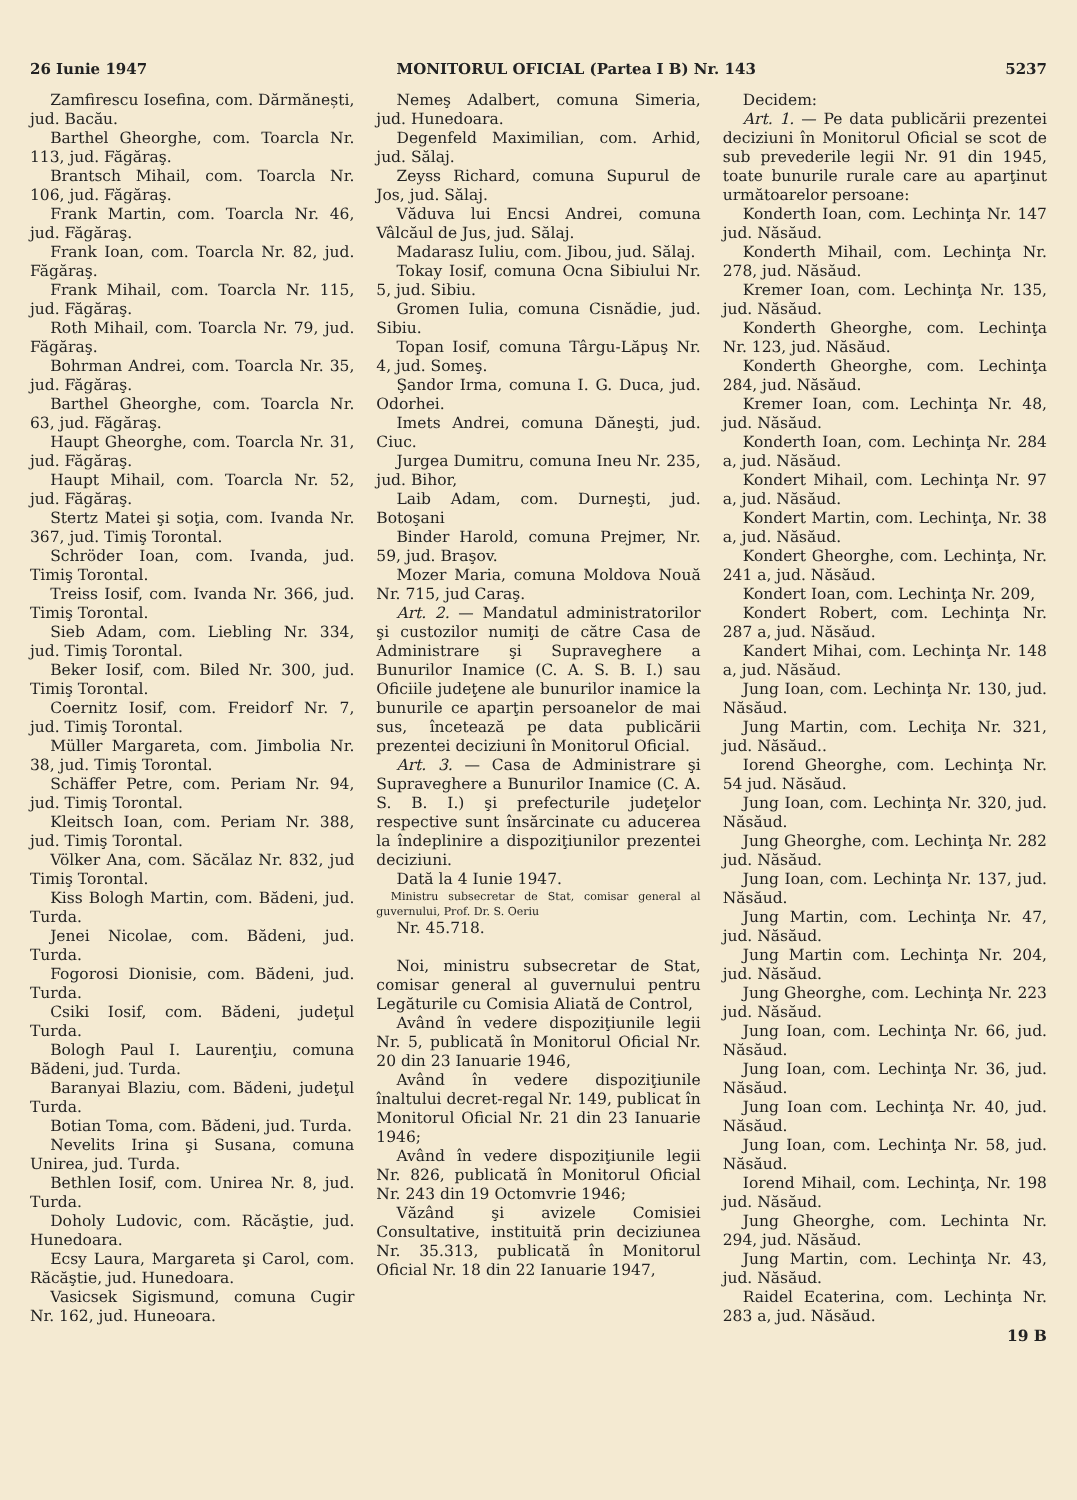26 Iunie 1947 MONITORUL OFICIAL (Partea I B) Nr. 143 5237
Zamfirescu Iosefina, com. Dărmănești, jud. Bacău.
Barthel Gheorghe, com. Toarcla Nr. 113, jud. Făgăraş.
Brantsch Mihail, com. Toarcla Nr. 106, jud. Făgăraş.
Frank Martin, com. Toarcla Nr. 46, jud. Făgăraş.
Frank Ioan, com. Toarcla Nr. 82, jud. Făgăraş.
Frank Mihail, com. Toarcla Nr. 115, jud. Făgăraş.
Roth Mihail, com. Toarcla Nr. 79, jud. Făgăraş.
Bohrman Andrei, com. Toarcla Nr. 35, jud. Făgăraş.
Barthel Gheorghe, com. Toarcla Nr. 63, jud. Făgăraş.
Haupt Gheorghe, com. Toarcla Nr. 31, jud. Făgăraş.
Haupt Mihail, com. Toarcla Nr. 52, jud. Făgăraş.
Stertz Matei şi soţia, com. Ivanda Nr. 367, jud. Timiş Torontal.
Schröder Ioan, com. Ivanda, jud. Timiş Torontal.
Treiss Iosif, com. Ivanda Nr. 366, jud. Timiş Torontal.
Sieb Adam, com. Liebling Nr. 334, jud. Timiş Torontal.
Beker Iosif, com. Biled Nr. 300, jud. Timiş Torontal.
Coernitz Iosif, com. Freidorf Nr. 7, jud. Timiş Torontal.
Müller Margareta, com. Jimbolia Nr. 38, jud. Timiş Torontal.
Schäffer Petre, com. Periam Nr. 94, jud. Timiş Torontal.
Kleitsch Ioan, com. Periam Nr. 388, jud. Timiş Torontal.
Völker Ana, com. Săcălaz Nr. 832, jud Timiş Torontal.
Kiss Bologh Martin, com. Bădeni, jud. Turda.
Jenei Nicolae, com. Bădeni, jud. Turda.
Fogorosi Dionisie, com. Bădeni, jud. Turda.
Csiki Iosif, com. Bădeni, judeţul Turda.
Bologh Paul I. Laurenţiu, comuna Bădeni, jud. Turda.
Baranyai Blaziu, com. Bădeni, judeţul Turda.
Botian Toma, com. Bădeni, jud. Turda.
Nevelits Irina şi Susana, comuna Unirea, jud. Turda.
Bethlen Iosif, com. Unirea Nr. 8, jud. Turda.
Doholy Ludovic, com. Răcăştie, jud. Hunedoara.
Ecsy Laura, Margareta şi Carol, com. Răcăştie, jud. Hunedoara.
Vasicsek Sigismund, comuna Cugir Nr. 162, jud. Huneoara.
Nemeş Adalbert, comuna Simeria, jud. Hunedoara.
Degenfeld Maximilian, com. Arhid, jud. Sălaj.
Zeyss Richard, comuna Supurul de Jos, jud. Sălaj.
Văduva lui Encsi Andrei, comuna Vâlcăul de Jus, jud. Sălaj.
Madarasz Iuliu, com. Jibou, jud. Sălaj.
Tokay Iosif, comuna Ocna Sibiului Nr. 5, jud. Sibiu.
Gromen Iulia, comuna Cisnădie, jud. Sibiu.
Topan Iosif, comuna Târgu-Lăpuş Nr. 4, jud. Someş.
Şandor Irma, comuna I. G. Duca, jud. Odorhei.
Imets Andrei, comuna Dăneşti, jud. Ciuc.
Jurgea Dumitru, comuna Ineu Nr. 235, jud. Bihor,
Laib Adam, com. Durneşti, jud. Botoşani
Binder Harold, comuna Prejmer, Nr. 59, jud. Braşov.
Mozer Maria, comuna Moldova Nouă Nr. 715, jud Caraş.
Art. 2. — Mandatul administratorilor şi custozilor numiţi de către Casa de Administrare şi Supraveghere a Bunurilor Inamice (C. A. S. B. I.) sau Oficiile judeţene ale bunurilor inamice la bunurile ce aparţin persoanelor de mai sus, încetează pe data publicării prezentei deciziuni în Monitorul Oficial.
Art. 3. — Casa de Administrare şi Supraveghere a Bunurilor Inamice (C. A. S. B. I.) şi prefecturile judeţelor respective sunt însărcinate cu aducerea la îndeplinire a dispoziţiunilor prezentei deciziuni.
Dată la 4 Iunie 1947.
Ministru subsecretar de Stat, comisar general al guvernului, Prof. Dr. S. Oeriu
Nr. 45.718.
Noi, ministru subsecretar de Stat, comisar general al guvernului pentru Legăturile cu Comisia Aliată de Control,
Având în vedere dispoziţiunile legii Nr. 5, publicată în Monitorul Oficial Nr. 20 din 23 Ianuarie 1946,
Având în vedere dispoziţiunile înaltului decret-regal Nr. 149, publicat în Monitorul Oficial Nr. 21 din 23 Ianuarie 1946;
Având în vedere dispoziţiunile legii Nr. 826, publicată în Monitorul Oficial Nr. 243 din 19 Octomvrie 1946;
Văzând şi avizele Comisiei Consultative, instituită prin deciziunea Nr. 35.313, publicată în Monitorul Oficial Nr. 18 din 22 Ianuarie 1947,
Decidem:
Art. 1. — Pe data publicării prezentei deciziuni în Monitorul Oficial se scot de sub prevederile legii Nr. 91 din 1945, toate bunurile rurale care au aparţinut următoarelor persoane:
Konderth Ioan, com. Lechinţa Nr. 147 jud. Năsăud.
Konderth Mihail, com. Lechinţa Nr. 278, jud. Năsăud.
Kremer Ioan, com. Lechinţa Nr. 135, jud. Năsăud.
Konderth Gheorghe, com. Lechinţa Nr. 123, jud. Năsăud.
Konderth Gheorghe, com. Lechinţa 284, jud. Năsăud.
Kremer Ioan, com. Lechinţa Nr. 48, jud. Năsăud.
Konderth Ioan, com. Lechinţa Nr. 284 a, jud. Năsăud.
Kondert Mihail, com. Lechinţa Nr. 97 a, jud. Năsăud.
Kondert Martin, com. Lechinţa, Nr. 38 a, jud. Năsăud.
Kondert Gheorghe, com. Lechinţa, Nr. 241 a, jud. Năsăud.
Kondert Ioan, com. Lechinţa Nr. 209,
Kondert Robert, com. Lechinţa Nr. 287 a, jud. Năsăud.
Kandert Mihai, com. Lechinţa Nr. 148 a, jud. Năsăud.
Jung Ioan, com. Lechinţa Nr. 130, jud. Năsăud.
Jung Martin, com. Lechiţa Nr. 321, jud. Năsăud..
Iorend Gheorghe, com. Lechinţa Nr. 54 jud. Năsăud.
Jung Ioan, com. Lechinţa Nr. 320, jud. Năsăud.
Jung Gheorghe, com. Lechinţa Nr. 282 jud. Năsăud.
Jung Ioan, com. Lechinţa Nr. 137, jud. Năsăud.
Jung Martin, com. Lechinţa Nr. 47, jud. Năsăud.
Jung Martin com. Lechinţa Nr. 204, jud. Năsăud.
Jung Gheorghe, com. Lechinţa Nr. 223 jud. Năsăud.
Jung Ioan, com. Lechinţa Nr. 66, jud. Năsăud.
Jung Ioan, com. Lechinţa Nr. 36, jud. Năsăud.
Jung Ioan com. Lechinţa Nr. 40, jud. Năsăud.
Jung Ioan, com. Lechinţa Nr. 58, jud. Năsăud.
Iorend Mihail, com. Lechinţa, Nr. 198 jud. Năsăud.
Jung Gheorghe, com. Lechinta Nr. 294, jud. Năsăud.
Jung Martin, com. Lechinţa Nr. 43, jud. Năsăud.
Raidel Ecaterina, com. Lechinţa Nr. 283 a, jud. Năsăud.
19 B